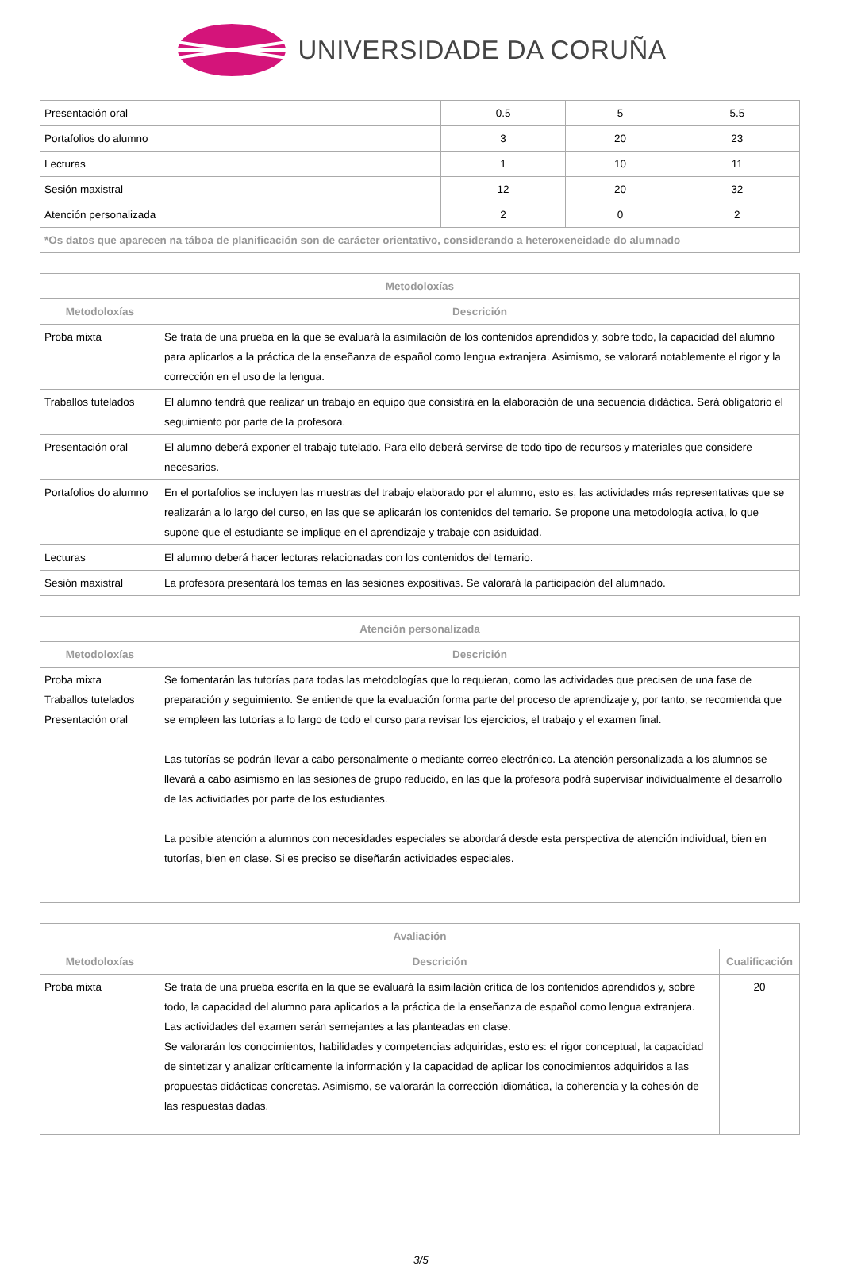UNIVERSIDADE DA CORUÑA
| Presentación oral | 0.5 | 5 | 5.5 |
| Portafolios do alumno | 3 | 20 | 23 |
| Lecturas | 1 | 10 | 11 |
| Sesión maxistral | 12 | 20 | 32 |
| Atención personalizada | 2 | 0 | 2 |
| *Os datos que aparecen na táboa de planificación son de carácter orientativo, considerando a heteroxeneidade do alumnado | | | |
| Metodoloxías | |
| --- | --- |
| Metodoloxías | Descrición |
| Proba mixta | Se trata de una prueba en la que se evaluará la asimilación de los contenidos aprendidos y, sobre todo, la capacidad del alumno para aplicarlos a la práctica de la enseñanza de español como lengua extranjera. Asimismo, se valorará notablemente el rigor y la corrección en el uso de la lengua. |
| Traballos tutelados | El alumno tendrá que realizar un trabajo en equipo que consistirá en la elaboración de una secuencia didáctica. Será obligatorio el seguimiento por parte de la profesora. |
| Presentación oral | El alumno deberá exponer el trabajo tutelado. Para ello deberá servirse de todo tipo de recursos y materiales que considere necesarios. |
| Portafolios do alumno | En el portafolios se incluyen las muestras del trabajo elaborado por el alumno, esto es, las actividades más representativas que se realizarán a lo largo del curso, en las que se aplicarán los contenidos del temario. Se propone una metodología activa, lo que supone que el estudiante se implique en el aprendizaje y trabaje con asiduidad. |
| Lecturas | El alumno deberá hacer lecturas relacionadas con los contenidos del temario. |
| Sesión maxistral | La profesora presentará los temas en las sesiones expositivas. Se valorará la participación del alumnado. |
| Atención personalizada | |
| --- | --- |
| Metodoloxías | Descrición |
| Proba mixta Traballos tutelados Presentación oral | Se fomentarán las tutorías para todas las metodologías que lo requieran, como las actividades que precisen de una fase de preparación y seguimiento. Se entiende que la evaluación forma parte del proceso de aprendizaje y, por tanto, se recomienda que se empleen las tutorías a lo largo de todo el curso para revisar los ejercicios, el trabajo y el examen final. Las tutorías se podrán llevar a cabo personalmente o mediante correo electrónico. La atención personalizada a los alumnos se llevará a cabo asimismo en las sesiones de grupo reducido, en las que la profesora podrá supervisar individualmente el desarrollo de las actividades por parte de los estudiantes. La posible atención a alumnos con necesidades especiales se abordará desde esta perspectiva de atención individual, bien en tutorías, bien en clase. Si es preciso se diseñarán actividades especiales. |
| Avaliación | | |
| --- | --- | --- |
| Metodoloxías | Descrición | Cualificación |
| Proba mixta | Se trata de una prueba escrita en la que se evaluará la asimilación crítica de los contenidos aprendidos y, sobre todo, la capacidad del alumno para aplicarlos a la práctica de la enseñanza de español como lengua extranjera. Las actividades del examen serán semejantes a las planteadas en clase. Se valorarán los conocimientos, habilidades y competencias adquiridas, esto es: el rigor conceptual, la capacidad de sintetizar y analizar críticamente la información y la capacidad de aplicar los conocimientos adquiridos a las propuestas didácticas concretas. Asimismo, se valorarán la corrección idiomática, la coherencia y la cohesión de las respuestas dadas. | 20 |
3/5